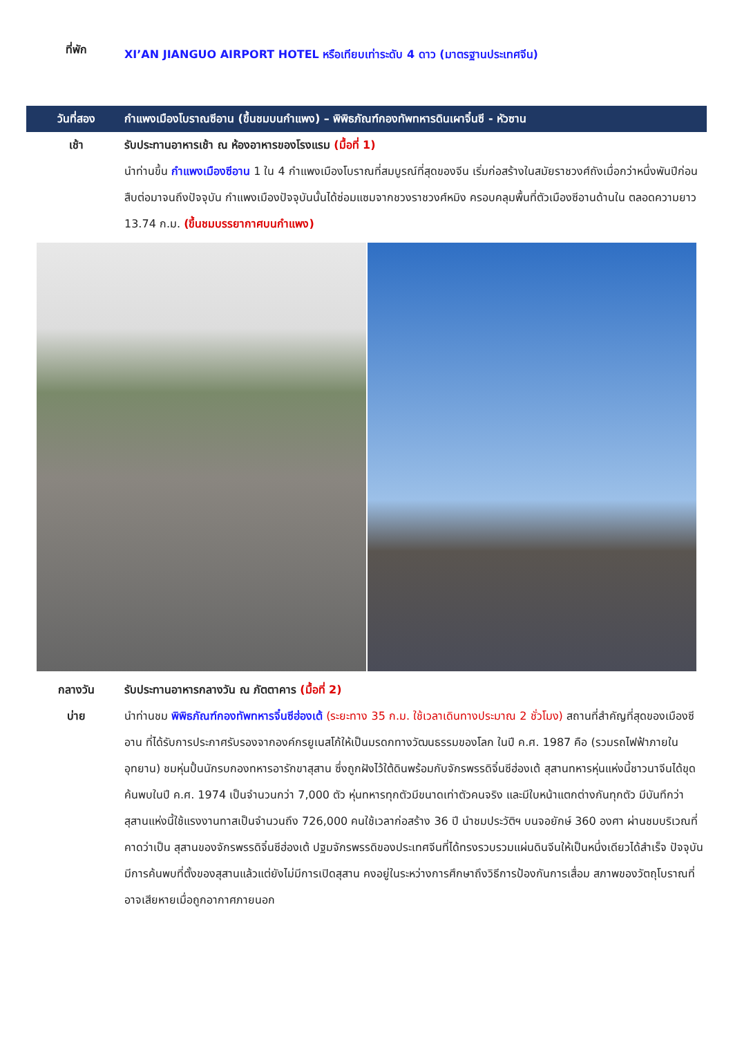ที่พัก
XI’AN JIANGUO AIRPORT HOTEL หรือเทียบเท่าระดับ 4 ดาว (มาตรฐานประเทศจีน)
วันที่สอง
กำแพงเมืองโบราณซีอาน (ขึ้นชมบนกำแพง) – พิพิธภัณฑ์กองทัพทหารดินเผาจิ๋นซี - หัวซาน
เช้า รับประทานอาหารเช้า ณ ห้องอาหารของโรงแรม (มื้อที่ 1)
นำท่านขึ้น กำแพงเมืองซีอาน 1 ใน 4 กำแพงเมืองโบราณที่สมบูรณ์ที่สุดของจีน เริ่มก่อสร้างในสมัยราชวงศ์ถังเมื่อกว่าหนึ่งพันปีก่อน สืบต่อมาจนถึงปัจจุบัน กำแพงเมืองปัจจุบันนั้นได้ซ่อมแซมจากชวงราชวงศ์หมิง ครอบคลุมพื้นที่ตัวเมืองซีอานด้านใน ตลอดความยาว 13.74 ก.ม. (ขึ้นชมบรรยากาศบนกำแพง)
กลางวัน รับประทานอาหารกลางวัน ณ ภัตตาคาร (มื้อที่ 2)
บ่าย นำท่านชม พิพิธภัณฑ์กองทัพทหารจิ๋นซีฮ่องเต้ (ระยะทาง 35 ก.ม. ใช้เวลาเดินทางประมาณ 2 ชั่วโมง) สถานที่สำคัญที่สุดของเมืองซีอาน ที่ได้รับการประกาศรับรองจากองค์กรยูเนสโก้ให้เป็นมรดกทางวัฒนธรรมของโลก ในปี ค.ศ. 1987 คือ (รวมรถไฟฟ้าภายในอุทยาน) ชมหุ่นปั้นนักรบกองทหารอารักขาสุสาน ซึ่งถูกฝังไว้ใต้ดินพร้อมกับจักรพรรดิจิ๋นซีฮ่องเต้ สุสานทหารหุ่นแห่งนี้ชาวนาจีนได้ขุดค้นพบในปี ค.ศ. 1974 เป็นจำนวนกว่า 7,000 ตัว หุ่นทหารทุกตัวมีขนาดเท่าตัวคนจริง และมีใบหน้าแตกต่างกันทุกตัว มีบันทึกว่าสุสานแห่งนี้ใช้แรงงานทาสเป็นจำนวนถึง 726,000 คนใช้เวลาก่อสร้าง 36 ปี นำชมประวัติฯ บนจอยักษ์ 360 องศา ผ่านชมบริเวณที่คาดว่าเป็น สุสานของจักรพรรดิจิ๋นซีฮ่องเต้ ปฐมจักรพรรดิของประเทศจีนที่ได้ทรงรวบรวมแผ่นดินจีนให้เป็นหนึ่งเดียวได้สำเร็จ ปัจจุบันมีการค้นพบที่ตั้งของสุสานแล้วแต่ยังไม่มีการเปิดสุสาน คงอยู่ในระหว่างการศึกษาถึงวิธีการป้องกันการเสื่อม สภาพของวัตถุโบราณที่อาจเสียหายเมื่อถูกอากาศภายนอก